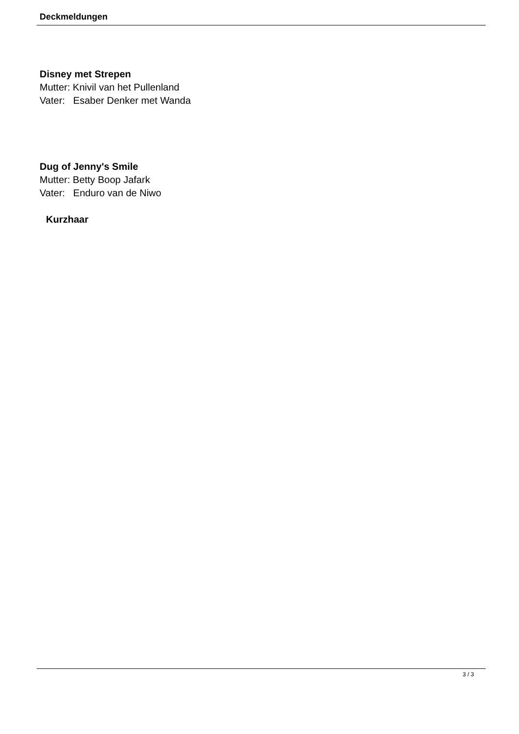Deckmeldungen
Disney met Strepen
Mutter: Knivil van het Pullenland
Vater: Esaber Denker met Wanda
Dug of Jenny's Smile
Mutter: Betty Boop Jafark
Vater: Enduro van de Niwo
Kurzhaar
3 / 3